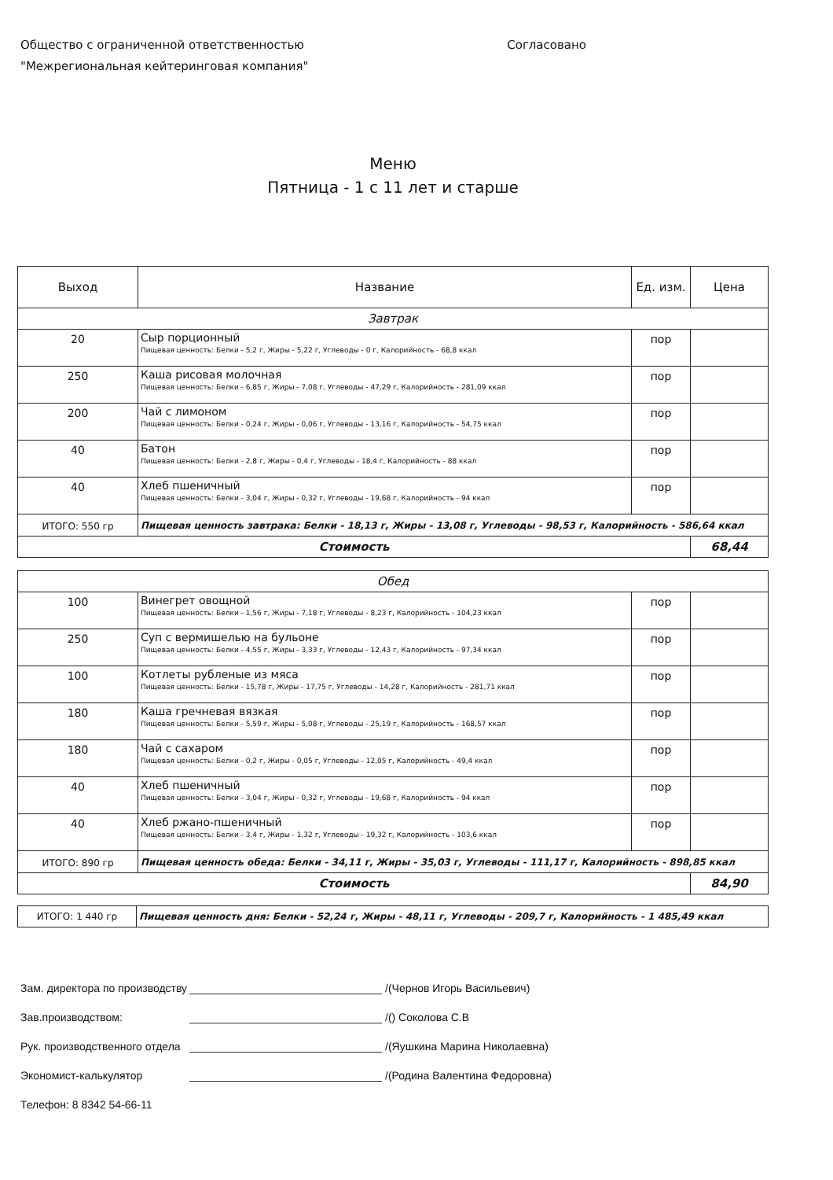Общество с ограниченной ответственностью
"Межрегиональная кейтеринговая компания"
Согласовано
Меню
Пятница - 1 с 11 лет и старше
| Выход | Название | Ед. изм. | Цена |
| --- | --- | --- | --- |
| Завтрак | | | |
| 20 | Сыр порционный Пищевая ценность: Белки - 5,2 г, Жиры - 5,22 г, Углеводы - 0 г, Калорийность - 68,8 ккал | пор | |
| 250 | Каша рисовая молочная Пищевая ценность: Белки - 6,85 г, Жиры - 7,08 г, Углеводы - 47,29 г, Калорийность - 281,09 ккал | пор | |
| 200 | Чай с лимоном Пищевая ценность: Белки - 0,24 г, Жиры - 0,06 г, Углеводы - 13,16 г, Калорийность - 54,75 ккал | пор | |
| 40 | Батон Пищевая ценность: Белки - 2,8 г, Жиры - 0,4 г, Углеводы - 18,4 г, Калорийность - 88 ккал | пор | |
| 40 | Хлеб пшеничный Пищевая ценность: Белки - 3,04 г, Жиры - 0,32 г, Углеводы - 19,68 г, Калорийность - 94 ккал | пор | |
| ИТОГО: 550 гр | Пищевая ценность завтрака: Белки - 18,13 г, Жиры - 13,08 г, Углеводы - 98,53 г, Калорийность - 586,64 ккал | | |
| Стоимость | | | 68,44 |
| Обед | | | |
| 100 | Винегрет овощной Пищевая ценность: Белки - 1,56 г, Жиры - 7,18 г, Углеводы - 8,23 г, Калорийность - 104,23 ккал | пор | |
| 250 | Суп с вермишелью на бульоне Пищевая ценность: Белки - 4,55 г, Жиры - 3,33 г, Углеводы - 12,43 г, Калорийность - 97,34 ккал | пор | |
| 100 | Котлеты рубленые из мяса Пищевая ценность: Белки - 15,78 г, Жиры - 17,75 г, Углеводы - 14,28 г, Калорийность - 281,71 ккал | пор | |
| 180 | Каша гречневая вязкая Пищевая ценность: Белки - 5,59 г, Жиры - 5,08 г, Углеводы - 25,19 г, Калорийность - 168,57 ккал | пор | |
| 180 | Чай с сахаром Пищевая ценность: Белки - 0,2 г, Жиры - 0,05 г, Углеводы - 12,05 г, Калорийность - 49,4 ккал | пор | |
| 40 | Хлеб пшеничный Пищевая ценность: Белки - 3,04 г, Жиры - 0,32 г, Углеводы - 19,68 г, Калорийность - 94 ккал | пор | |
| 40 | Хлеб ржано-пшеничный Пищевая ценность: Белки - 3,4 г, Жиры - 1,32 г, Углеводы - 19,32 г, Калорийность - 103,6 ккал | пор | |
| ИТОГО: 890 гр | Пищевая ценность обеда: Белки - 34,11 г, Жиры - 35,03 г, Углеводы - 111,17 г, Калорийность - 898,85 ккал | | |
| Стоимость | | | 84,90 |
| ИТОГО: 1 440 гр | Пищевая ценность дня: Белки - 52,24 г, Жиры - 48,11 г, Углеводы - 209,7 г, Калорийность - 1 485,49 ккал |
Зам. директора по производству /(Чернов Игорь Васильевич)
Зав.производством: /() Соколова С.В
Рук. производственного отдела /(Яушкина Марина Николаевна)
Экономист-калькулятор /(Родина Валентина Федоровна)
Телефон: 8 8342 54-66-11